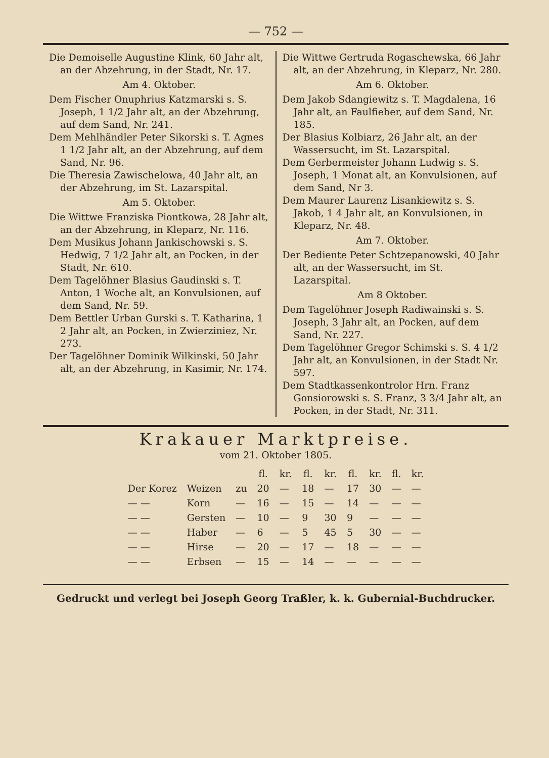— 752 —
Die Demoiselle Augustine Klink, 60 Jahr alt, an der Abzehrung, in der Stadt, Nr. 17.
Am 4. Oktober.
Dem Fischer Onuphrius Katzmarski s. S. Joseph, 1 1/2 Jahr alt, an der Abzehrung, auf dem Sand, Nr. 241.
Dem Mehlhändler Peter Sikorski s. T. Agnes 1 1/2 Jahr alt, an der Abzehrung, auf dem Sand, Nr. 96.
Die Theresia Zawischelowa, 40 Jahr alt, an der Abzehrung, im St. Lazarspital.
Am 5. Oktober.
Die Wittwe Franziska Piontkowa, 28 Jahr alt, an der Abzehrung, in Kleparz, Nr. 116.
Dem Musikus Johann Jankischowski s. S. Hedwig, 7 1/2 Jahr alt, an Pocken, in der Stadt, Nr. 610.
Dem Tagelöhner Blasius Gaudinski s. T. Anton, 1 Woche alt, an Konvulsionen, auf dem Sand, Nr. 59.
Dem Bettler Urban Gurski s. T. Katharina, 1 2 Jahr alt, an Pocken, in Zwierziniez, Nr. 273.
Der Tagelöhner Dominik Wilkinski, 50 Jahr alt, an der Abzehrung, in Kasimir, Nr. 174.
Die Wittwe Gertruda Rogaschewska, 66 Jahr alt, an der Abzehrung, in Kleparz, Nr. 280.
Am 6. Oktober.
Dem Jakob Sdangiewitz s. T. Magdalena, 16 Jahr alt, an Faulfieber, auf dem Sand, Nr. 185.
Der Blasius Kolbiarz, 26 Jahr alt, an der Wassersucht, im St. Lazarspital.
Dem Gerbermeister Johann Ludwig s. S. Joseph, 1 Monat alt, an Konvulsionen, auf dem Sand, Nr 3.
Dem Maurer Laurenz Lisankiewitz s. S. Jakob, 1 4 Jahr alt, an Konvulsionen, in Kleparz, Nr. 48.
Am 7. Oktober.
Der Bediente Peter Schtzepanowski, 40 Jahr alt, an der Wassersucht, im St. Lazarspital.
Am 8 Oktober.
Dem Tagelöhner Joseph Radiwainski s. S. Joseph, 3 Jahr alt, an Pocken, auf dem Sand, Nr. 227.
Dem Tagelöhner Gregor Schimski s. S. 4 1/2 Jahr alt, an Konvulsionen, in der Stadt Nr. 597.
Dem Stadtkassenkontrolor Hrn. Franz Gonsiorowski s. S. Franz, 3 3/4 Jahr alt, an Pocken, in der Stadt, Nr. 311.
Krakauer Marktpreise.
vom 21. Oktober 1805.
| | | | fl. | kr. | fl. | kr. | fl. | kr. | fl. | kr. |
| --- | --- | --- | --- | --- | --- | --- | --- | --- | --- | --- |
| Der Korez | Weizen | zu | 20 | — | 18 | — | 17 | 30 | — | — |
| — — | Korn | — | 16 | — | 15 | — | 14 | — | — | — |
| — — | Gersten | — | 10 | — | 9 | 30 | 9 | — | — | — |
| — — | Haber | — | 6 | — | 5 | 45 | 5 | 30 | — | — |
| — — | Hirse | — | 20 | — | 17 | — | 18 | — | — | — |
| — — | Erbsen | — | 15 | — | 14 | — | — | — | — | — |
Gedruckt und verlegt bei Joseph Georg Traßler, k. k. Gubernial-Buchdrucker.